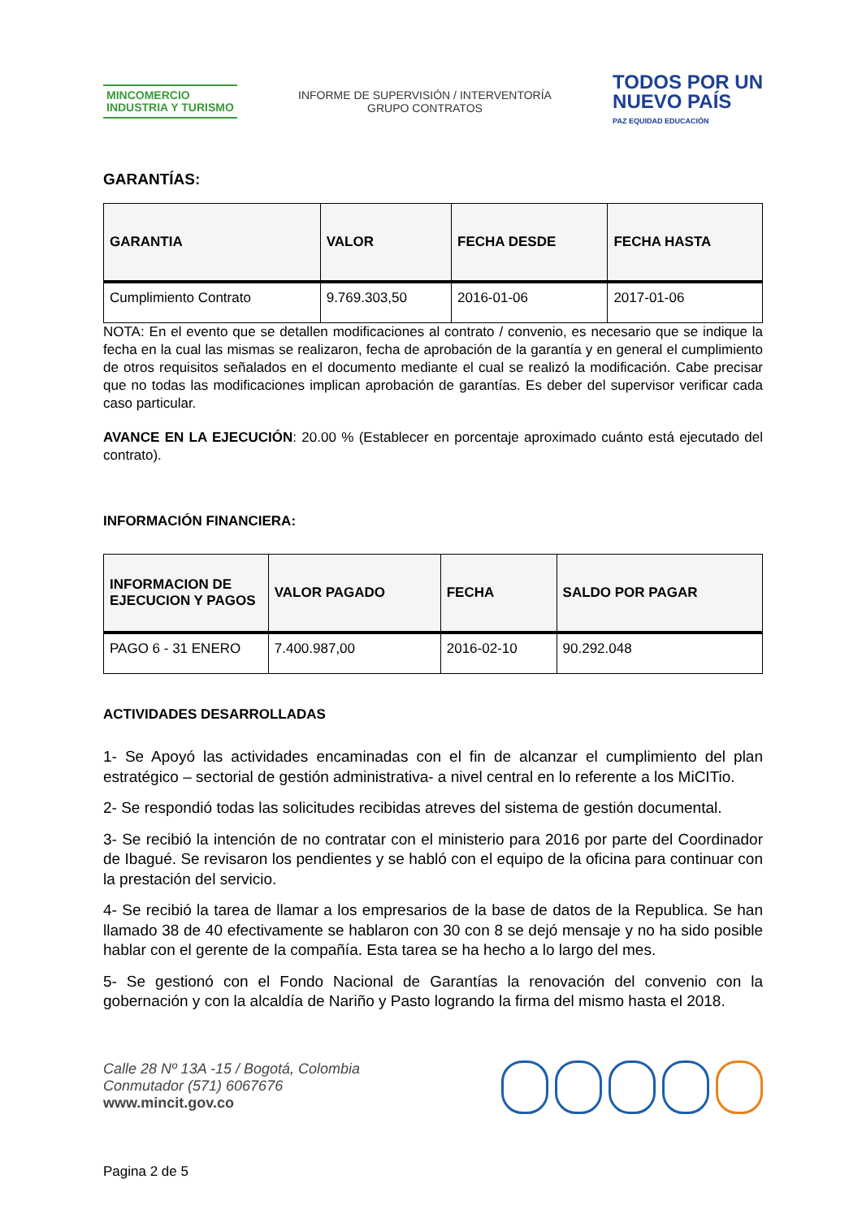MINCOMERCIO
INDUSTRIA Y TURISMO
INFORME DE SUPERVISIÓN / INTERVENTORÍA
GRUPO CONTRATOS
TODOS POR UN
NUEVO PAÍS
PAZ EQUIDAD EDUCACIÓN
GARANTÍAS:
| GARANTIA | VALOR | FECHA DESDE | FECHA HASTA |
| --- | --- | --- | --- |
| Cumplimiento Contrato | 9.769.303,50 | 2016-01-06 | 2017-01-06 |
NOTA: En el evento que se detallen modificaciones al contrato / convenio, es necesario que se indique la fecha en la cual las mismas se realizaron, fecha de aprobación de la garantía y en general el cumplimiento de otros requisitos señalados en el documento mediante el cual se realizó la modificación. Cabe precisar que no todas las modificaciones implican aprobación de garantías. Es deber del supervisor verificar cada caso particular.
AVANCE EN LA EJECUCIÓN: 20.00 % (Establecer en porcentaje aproximado cuánto está ejecutado del contrato).
INFORMACIÓN FINANCIERA:
| INFORMACION DE EJECUCION Y PAGOS | VALOR PAGADO | FECHA | SALDO POR PAGAR |
| --- | --- | --- | --- |
| PAGO 6 - 31 ENERO | 7.400.987,00 | 2016-02-10 | 90.292.048 |
ACTIVIDADES DESARROLLADAS
1- Se Apoyó las actividades encaminadas con el fin de alcanzar el cumplimiento del plan estratégico – sectorial de gestión administrativa- a nivel central en lo referente a los MiCITio.
2- Se respondió todas las solicitudes recibidas atreves del sistema de gestión documental.
3- Se recibió la intención de no contratar con el ministerio para 2016 por parte del Coordinador de Ibagué. Se revisaron los pendientes y se habló con el equipo de la oficina para continuar con la prestación del servicio.
4- Se recibió la tarea de llamar a los empresarios de la base de datos de la Republica. Se han llamado 38 de 40 efectivamente se hablaron con 30 con 8 se dejó mensaje y no ha sido posible hablar con el gerente de la compañía. Esta tarea se ha hecho a lo largo del mes.
5- Se gestionó con el Fondo Nacional de Garantías la renovación del convenio con la gobernación y con la alcaldía de Nariño y Pasto logrando la firma del mismo hasta el 2018.
Calle 28 Nº 13A -15 / Bogotá, Colombia
Conmutador (571) 6067676
www.mincit.gov.co
Pagina 2 de 5